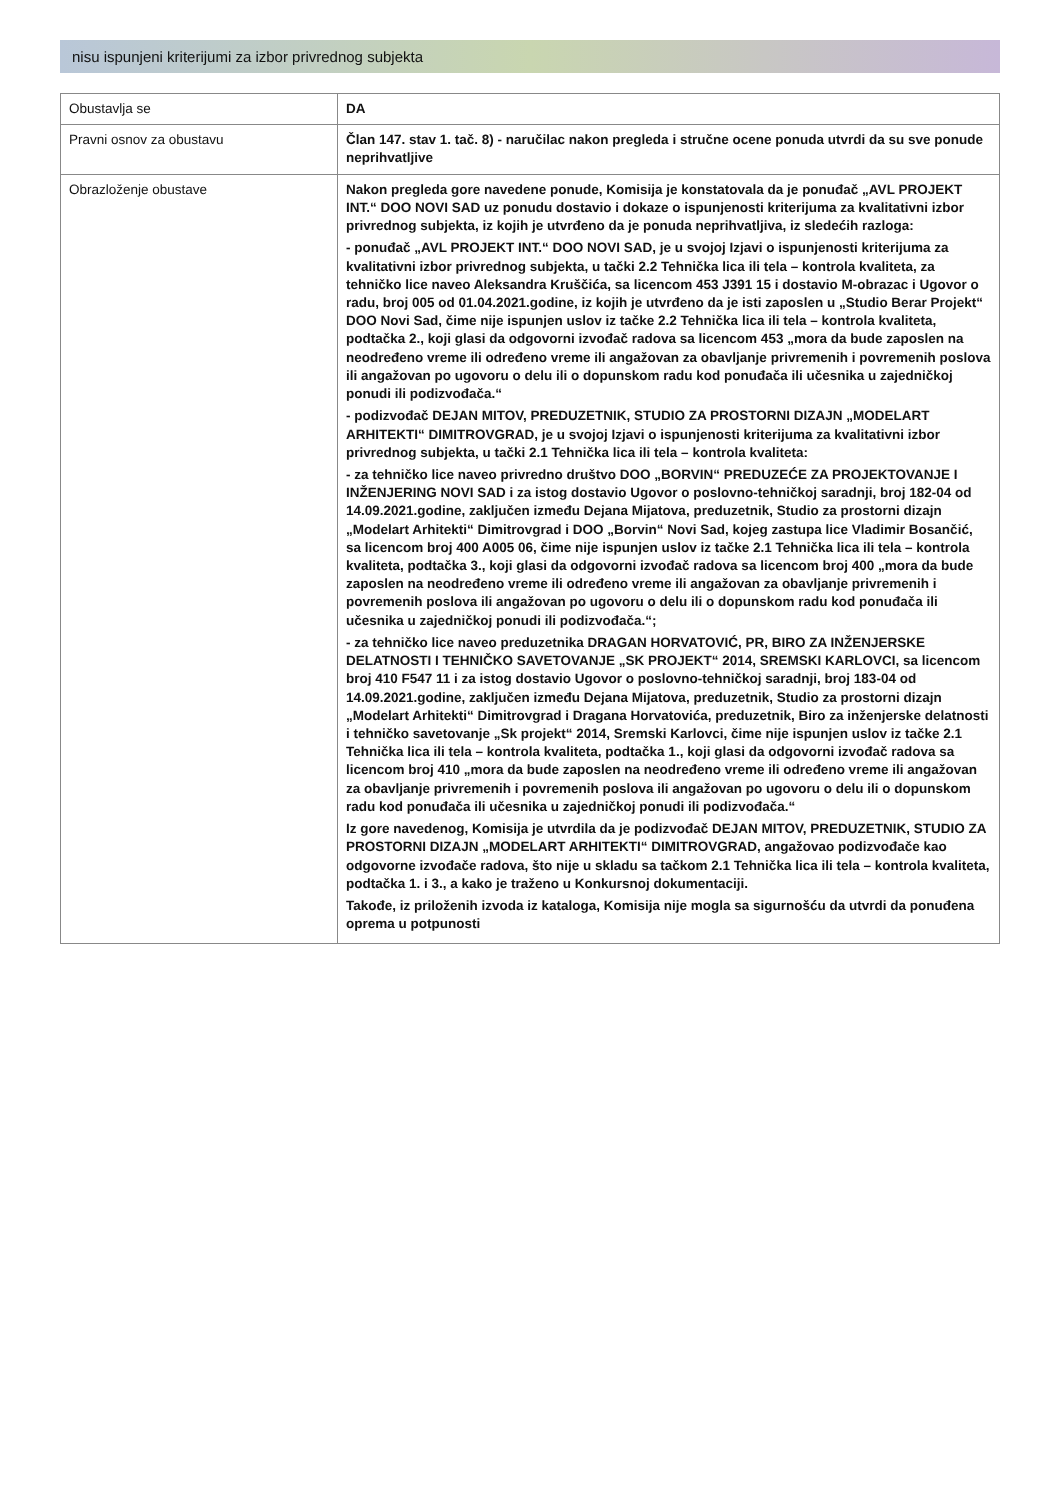nisu ispunjeni kriterijumi za izbor privrednog subjekta
| Obustavlja se | DA |
| Pravni osnov za obustavu | Član 147. stav 1. tač. 8) - naručilac nakon pregleda i stručne ocene ponuda utvrdi da su sve ponude neprihvatljive |
| Obrazloženje obustave | Nakon pregleda gore navedene ponude, Komisija je konstatovala da je ponuđač „AVL PROJEKT INT.“ DOO NOVI SAD uz ponudu dostavio i dokaze o ispunjenosti kriterijuma za kvalitativni izbor privrednog subjekta, iz kojih je utvrđeno da je ponuda neprihvatljiva, iz sledećih razloga: - ponuđač „AVL PROJEKT INT.“ DOO NOVI SAD, je u svojoj Izjavi o ispunjenosti kriterijuma za kvalitativni izbor privrednog subjekta, u tački 2.2 Tehnička lica ili tela – kontrola kvaliteta, za tehničko lice naveo Aleksandra Kruščića, sa licencom 453 J391 15 i dostavio M-obrazac i Ugovor o radu, broj 005 od 01.04.2021.godine, iz kojih je utvrđeno da je isti zaposlen u „Studio Berar Projekt“ DOO Novi Sad, čime nije ispunjen uslov iz tačke 2.2 Tehnička lica ili tela – kontrola kvaliteta, podtačka 2., koji glasi da odgovorni izvođač radova sa licencom 453 „mora da bude zaposlen na neodređeno vreme ili određeno vreme ili angažovan za obavljanje privremenih i povremenih poslova ili angažovan po ugovoru o delu ili o dopunskom radu kod ponuđača ili učesnika u zajedničkoj ponudi ili podizvođača.“ - podizvođač DEJAN MITOV, PREDUZETNIK, STUDIO ZA PROSTORNI DIZAJN „MODELART ARHITEKTI“ DIMITROVGRAD, je u svojoj Izjavi o ispunjenosti kriterijuma za kvalitativni izbor privrednog subjekta, u tački 2.1 Tehnička lica ili tela – kontrola kvaliteta: - za tehničko lice naveo privredno društvo DOO „BORVIN“ PREDUZEĆE ZA PROJEKTOVANJE I INŽENJERING NOVI SAD i za istog dostavio Ugovor o poslovno-tehničkoj saradnji, broj 182-04 od 14.09.2021.godine, zaključen između Dejana Mijatova, preduzetnik, Studio za prostorni dizajn „Modelart Arhitekti“ Dimitrovgrad i DOO „Borvin“ Novi Sad, kojeg zastupa lice Vladimir Bosančić, sa licencom broj 400 A005 06, čime nije ispunjen uslov iz tačke 2.1 Tehnička lica ili tela – kontrola kvaliteta, podtačka 3., koji glasi da odgovorni izvođač radova sa licencom broj 400 „mora da bude zaposlen na neodređeno vreme ili određeno vreme ili angažovan za obavljanje privremenih i povremenih poslova ili angažovan po ugovoru o delu ili o dopunskom radu kod ponuđača ili učesnika u zajedničkoj ponudi ili podizvođača.“; - za tehničko lice naveo preduzetnika DRAGAN HORVATOVIĆ, PR, BIRO ZA INŽENJERSKE DELATNOSTI I TEHNIČKO SAVETOVANJE „SK PROJEKT“ 2014, SREMSKI KARLOVCI, sa licencom broj 410 F547 11 i za istog dostavio Ugovor o poslovno-tehničkoj saradnji, broj 183-04 od 14.09.2021.godine, zaključen između Dejana Mijatova, preduzetnik, Studio za prostorni dizajn „Modelart Arhitekti“ Dimitrovgrad i Dragana Horvatovića, preduzetnik, Biro za inženjerske delatnosti i tehničko savetovanje „Sk projekt“ 2014, Sremski Karlovci, čime nije ispunjen uslov iz tačke 2.1 Tehnička lica ili tela – kontrola kvaliteta, podtačka 1., koji glasi da odgovorni izvođač radova sa licencom broj 410 „mora da bude zaposlen na neodređeno vreme ili određeno vreme ili angažovan za obavljanje privremenih i povremenih poslova ili angažovan po ugovoru o delu ili o dopunskom radu kod ponuđača ili učesnika u zajedničkoj ponudi ili podizvođača.“ Iz gore navedenog, Komisija je utvrdila da je podizvođač DEJAN MITOV, PREDUZETNIK, STUDIO ZA PROSTORNI DIZAJN „MODELART ARHITEKTI“ DIMITROVGRAD, angažovao podizvođače kao odgovorne izvođače radova, što nije u skladu sa tačkom 2.1 Tehnička lica ili tela – kontrola kvaliteta, podtačka 1. i 3., a kako je traženo u Konkursnoj dokumentaciji. Takođe, iz priloženih izvoda iz kataloga, Komisija nije mogla sa sigurnošću da utvrdi da ponuđena oprema u potpunosti |